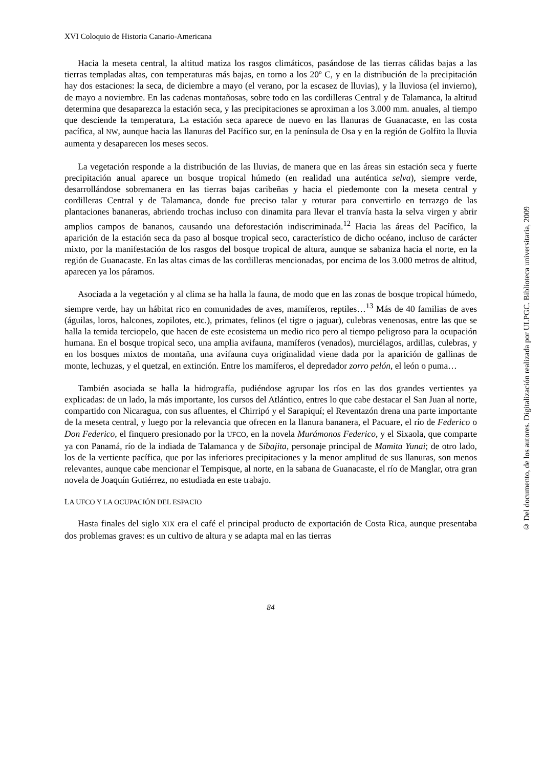XVI Coloquio de Historia Canario-Americana
Hacia la meseta central, la altitud matiza los rasgos climáticos, pasándose de las tierras cálidas bajas a las tierras templadas altas, con temperaturas más bajas, en torno a los 20º C, y en la distribución de la precipitación hay dos estaciones: la seca, de diciembre a mayo (el verano, por la escasez de lluvias), y la lluviosa (el invierno), de mayo a noviembre. En las cadenas montañosas, sobre todo en las cordilleras Central y de Talamanca, la altitud determina que desaparezca la estación seca, y las precipitaciones se aproximan a los 3.000 mm. anuales, al tiempo que desciende la temperatura, La estación seca aparece de nuevo en las llanuras de Guanacaste, en las costa pacífica, al NW, aunque hacia las llanuras del Pacífico sur, en la península de Osa y en la región de Golfito la lluvia aumenta y desaparecen los meses secos.
La vegetación responde a la distribución de las lluvias, de manera que en las áreas sin estación seca y fuerte precipitación anual aparece un bosque tropical húmedo (en realidad una auténtica selva), siempre verde, desarrollándose sobremanera en las tierras bajas caribeñas y hacia el piedemonte con la meseta central y cordilleras Central y de Talamanca, donde fue preciso talar y roturar para convertirlo en terrazgo de las plantaciones bananeras, abriendo trochas incluso con dinamita para llevar el tranvía hasta la selva virgen y abrir amplios campos de bananos, causando una deforestación indiscriminada.<sup>12</sup> Hacia las áreas del Pacífico, la aparición de la estación seca da paso al bosque tropical seco, característico de dicho océano, incluso de carácter mixto, por la manifestación de los rasgos del bosque tropical de altura, aunque se sabaniza hacia el norte, en la región de Guanacaste. En las altas cimas de las cordilleras mencionadas, por encima de los 3.000 metros de altitud, aparecen ya los páramos.
Asociada a la vegetación y al clima se ha halla la fauna, de modo que en las zonas de bosque tropical húmedo, siempre verde, hay un hábitat rico en comunidades de aves, mamíferos, reptiles…<sup>13</sup> Más de 40 familias de aves (águilas, loros, halcones, zopilotes, etc.), primates, felinos (el tigre o jaguar), culebras venenosas, entre las que se halla la temida terciopelo, que hacen de este ecosistema un medio rico pero al tiempo peligroso para la ocupación humana. En el bosque tropical seco, una amplia avifauna, mamíferos (venados), murciélagos, ardillas, culebras, y en los bosques mixtos de montaña, una avifauna cuya originalidad viene dada por la aparición de gallinas de monte, lechuzas, y el quetzal, en extinción. Entre los mamíferos, el depredador zorro pelón, el león o puma…
También asociada se halla la hidrografía, pudiéndose agrupar los ríos en las dos grandes vertientes ya explicadas: de un lado, la más importante, los cursos del Atlántico, entres lo que cabe destacar el San Juan al norte, compartido con Nicaragua, con sus afluentes, el Chirripó y el Sarapiquí; el Reventazón drena una parte importante de la meseta central, y luego por la relevancia que ofrecen en la llanura bananera, el Pacuare, el río de Federico o Don Federico, el finquero presionado por la UFCO, en la novela Murámonos Federico, y el Sixaola, que comparte ya con Panamá, río de la indiada de Talamanca y de Sibajita, personaje principal de Mamita Yunai; de otro lado, los de la vertiente pacífica, que por las inferiores precipitaciones y la menor amplitud de sus llanuras, son menos relevantes, aunque cabe mencionar el Tempisque, al norte, en la sabana de Guanacaste, el río de Manglar, otra gran novela de Joaquín Gutiérrez, no estudiada en este trabajo.
LA UFCO Y LA OCUPACIÓN DEL ESPACIO
Hasta finales del siglo XIX era el café el principal producto de exportación de Costa Rica, aunque presentaba dos problemas graves: es un cultivo de altura y se adapta mal en las tierras
84
© Del documento, de los autores. Digitalización realizada por ULPGC. Biblioteca universitaria, 2009